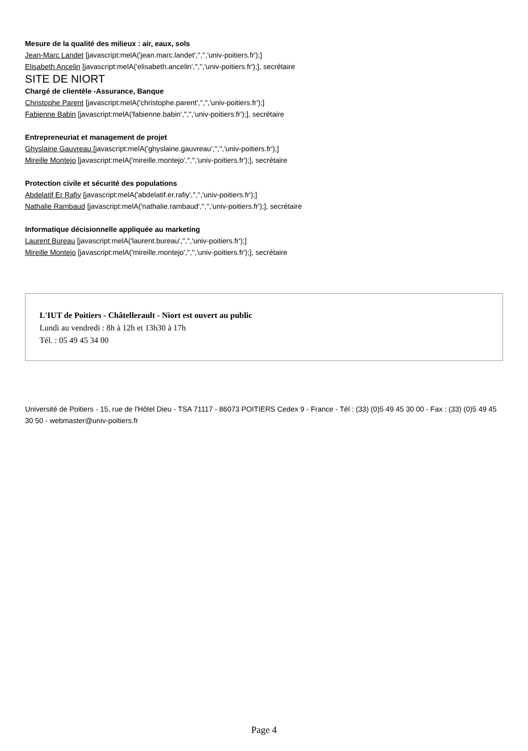Mesure de la qualité des milieux : air, eaux, sols
Jean-Marc Landet [javascript:melA('jean.marc.landet','','','univ-poitiers.fr');]
Elisabeth Ancelin [javascript:melA('elisabeth.ancelin','','','univ-poitiers.fr');], secrétaire
SITE DE NIORT
Chargé de clientèle -Assurance, Banque
Christophe Parent [javascript:melA('christophe.parent','','','univ-poitiers.fr');]
Fabienne Babin [javascript:melA('fabienne.babin','','','univ-poitiers.fr');], secrétaire
Entrepreneuriat et management de projet
Ghyslaine Gauvreau [javascript:melA('ghyslaine.gauvreau','','','univ-poitiers.fr');]
Mireille Montejo [javascript:melA('mireille.montejo','','','univ-poitiers.fr');], secrétaire
Protection civile et sécurité des populations
Abdelatif Er Rafiy [javascript:melA('abdelatif.er.rafiy','','','univ-poitiers.fr');]
Nathalie Rambaud [javascript:melA('nathalie.rambaud','','','univ-poitiers.fr');], secrétaire
Informatique décisionnelle appliquée au marketing
Laurent Bureau [javascript:melA('laurent.bureau','','','univ-poitiers.fr');]
Mireille Montejo [javascript:melA('mireille.montejo','','','univ-poitiers.fr');], secrétaire
L'IUT de Poitiers - Châtellerault - Niort est ouvert au public
Lundi au vendredi : 8h à 12h et 13h30 à 17h
Tél. : 05 49 45 34 00
Université de Poitiers - 15, rue de l'Hôtel Dieu - TSA 71117 - 86073 POITIERS Cedex 9 - France - Tél : (33) (0)5 49 45 30 00 - Fax : (33) (0)5 49 45 30 50 - webmaster@univ-poitiers.fr
Page 4